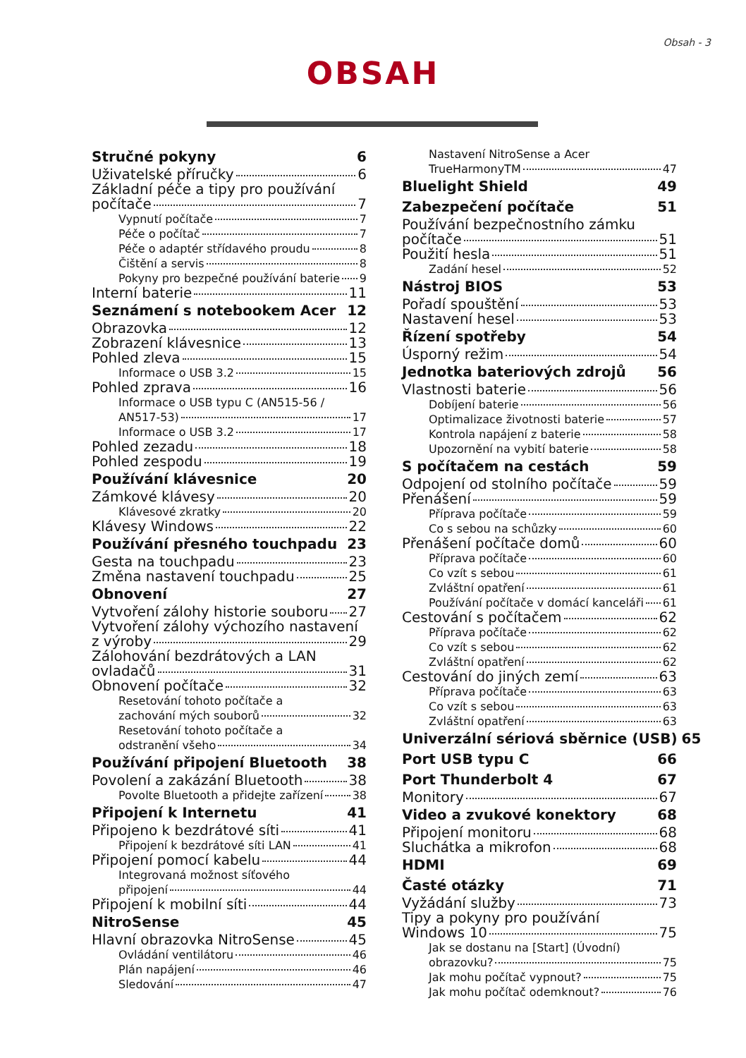Obsah - 3
OBSAH
Stručné pokyny 6
Uživatelské příručky 6
Základní péče a tipy pro používání
počítače 7
Vypnutí počítače 7
Péče o počítač 7
Péče o adaptér střídavého proudu 8
Čištění a servis 8
Pokyny pro bezpečné používání baterie 9
Interní baterie 11
Seznámení s notebookem Acer 12
Obrazovka 12
Zobrazení klávesnice 13
Pohled zleva 15
Informace o USB 3.2 15
Pohled zprava 16
Informace o USB typu C (AN515-56 /
AN517-53) 17
Informace o USB 3.2 17
Pohled zezadu 18
Pohled zespodu 19
Používání klávesnice 20
Zámkové klávesy 20
Klávesové zkratky 20
Klávesy Windows 22
Používání přesného touchpadu 23
Gesta na touchpadu 23
Změna nastavení touchpadu 25
Obnovení 27
Vytvoření zálohy historie souboru 27
Vytvoření zálohy výchozího nastavení
z výroby 29
Zálohování bezdrátových a LAN
ovladačů 31
Obnovení počítače 32
Resetování tohoto počítače a
zachování mých souborů 32
Resetování tohoto počítače a
odstranění všeho 34
Používání připojení Bluetooth 38
Povolení a zakázání Bluetooth 38
Povolte Bluetooth a přidejte zařízení 38
Připojení k Internetu 41
Připojeno k bezdrátové síti 41
Připojení k bezdrátové síti LAN 41
Připojení pomocí kabelu 44
Integrovaná možnost síťového
připojení 44
Připojení k mobilní síti 44
NitroSense 45
Hlavní obrazovka NitroSense 45
Ovládání ventilátoru 46
Plán napájení 46
Sledování 47
Nastavení NitroSense a Acer
TrueHarmonyTM 47
Bluelight Shield 49
Zabezpečení počítače 51
Používání bezpečnostního zámku
počítače 51
Použití hesla 51
Zadání hesel 52
Nástroj BIOS 53
Pořadí spouštění 53
Nastavení hesel 53
Řízení spotřeby 54
Úsporný režim 54
Jednotka bateriových zdrojů 56
Vlastnosti baterie 56
Dobíjení baterie 56
Optimalizace životnosti baterie 57
Kontrola napájení z baterie 58
Upozornění na vybití baterie 58
S počítačem na cestách 59
Odpojení od stolního počítače 59
Přenášení 59
Příprava počítače 59
Co s sebou na schůzky 60
Přenášení počítače domů 60
Příprava počítače 60
Co vzít s sebou 61
Zvláštní opatření 61
Používání počítače v domácí kanceláři 61
Cestování s počítačem 62
Příprava počítače 62
Co vzít s sebou 62
Zvláštní opatření 62
Cestování do jiných zemí 63
Příprava počítače 63
Co vzít s sebou 63
Zvláštní opatření 63
Univerzální sériová sběrnice (USB) 65
Port USB typu C 66
Port Thunderbolt 4 67
Monitory 67
Video a zvukové konektory 68
Připojení monitoru 68
Sluchátka a mikrofon 68
HDMI 69
Časté otázky 71
Vyžádání služby 73
Tipy a pokyny pro používání
Windows 10 75
Jak se dostanu na [Start] (Úvodní)
obrazovku? 75
Jak mohu počítač vypnout? 75
Jak mohu počítač odemknout? 76